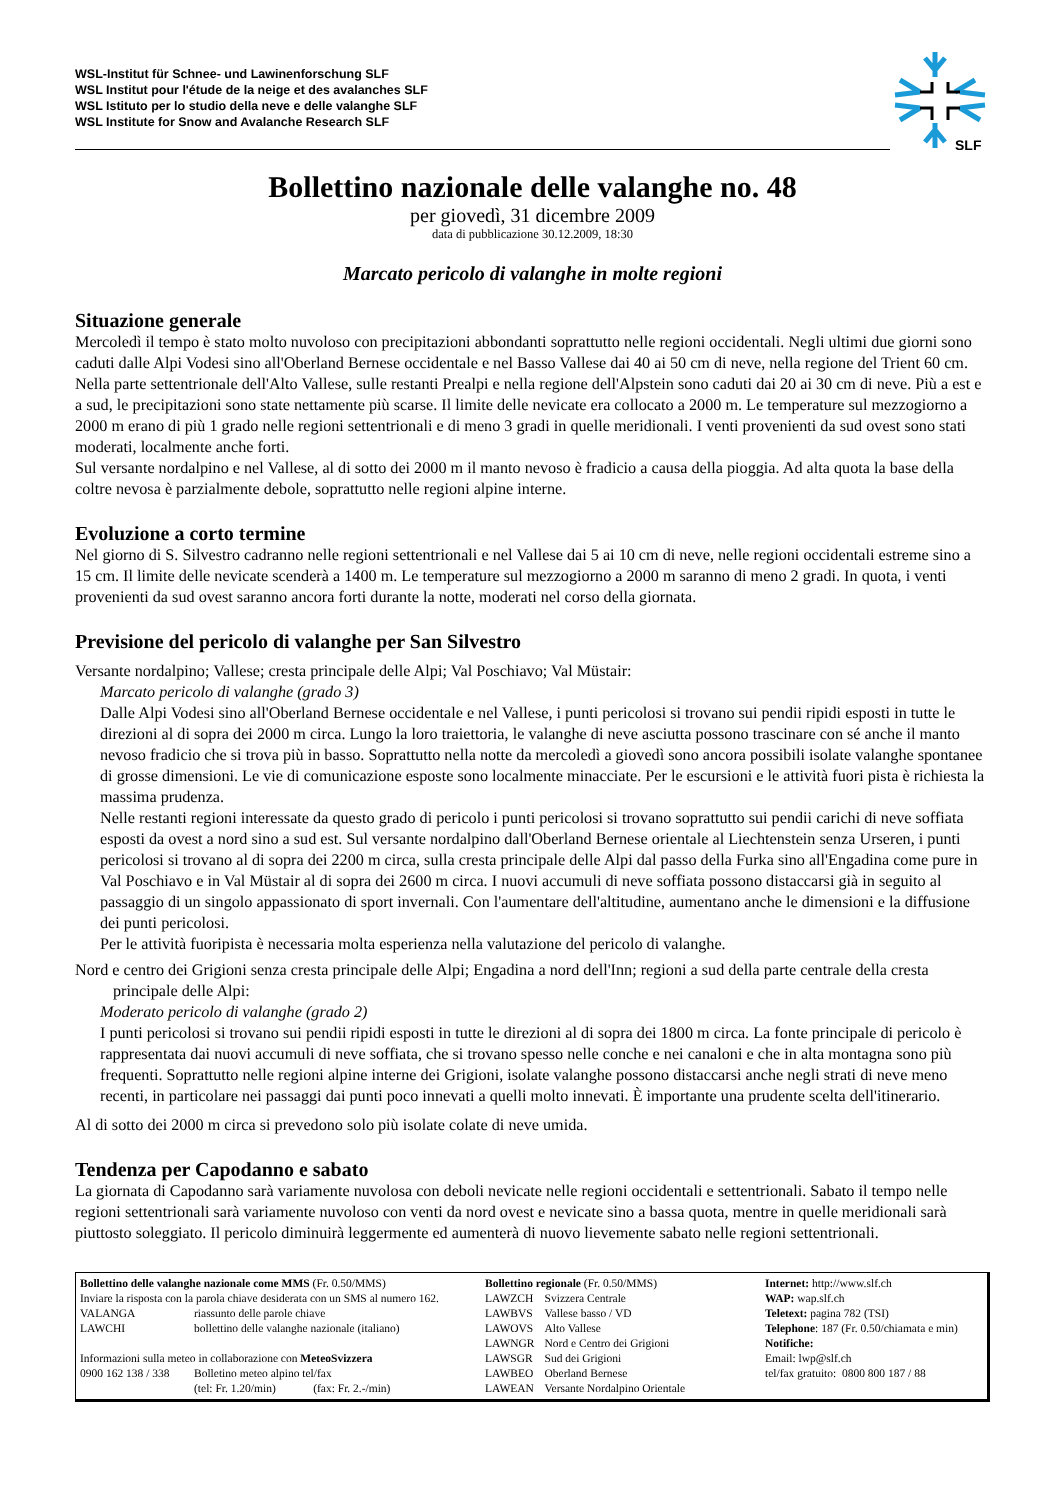WSL-Institut für Schnee- und Lawinenforschung SLF
WSL Institut pour l'étude de la neige et des avalanches SLF
WSL Istituto per lo studio della neve e delle valanghe SLF
WSL Institute for Snow and Avalanche Research SLF
SLF
Bollettino nazionale delle valanghe no. 48
per giovedì, 31 dicembre 2009
data di pubblicazione 30.12.2009, 18:30
Marcato pericolo di valanghe in molte regioni
Situazione generale
Mercoledì il tempo è stato molto nuvoloso con precipitazioni abbondanti soprattutto nelle regioni occidentali. Negli ultimi due giorni sono caduti dalle Alpi Vodesi sino all'Oberland Bernese occidentale e nel Basso Vallese dai 40 ai 50 cm di neve, nella regione del Trient 60 cm. Nella parte settentrionale dell'Alto Vallese, sulle restanti Prealpi e nella regione dell'Alpstein sono caduti dai 20 ai 30 cm di neve. Più a est e a sud, le precipitazioni sono state nettamente più scarse. Il limite delle nevicate era collocato a 2000 m. Le temperature sul mezzogiorno a 2000 m erano di più 1 grado nelle regioni settentrionali e di meno 3 gradi in quelle meridionali. I venti provenienti da sud ovest sono stati moderati, localmente anche forti.
Sul versante nordalpino e nel Vallese, al di sotto dei 2000 m il manto nevoso è fradicio a causa della pioggia. Ad alta quota la base della coltre nevosa è parzialmente debole, soprattutto nelle regioni alpine interne.
Evoluzione a corto termine
Nel giorno di S. Silvestro cadranno nelle regioni settentrionali e nel Vallese dai 5 ai 10 cm di neve, nelle regioni occidentali estreme sino a 15 cm. Il limite delle nevicate scenderà a 1400 m. Le temperature sul mezzogiorno a 2000 m saranno di meno 2 gradi. In quota, i venti provenienti da sud ovest saranno ancora forti durante la notte, moderati nel corso della giornata.
Previsione del pericolo di valanghe per San Silvestro
Versante nordalpino; Vallese; cresta principale delle Alpi; Val Poschiavo; Val Müstair:
Marcato pericolo di valanghe (grado 3)
Dalle Alpi Vodesi sino all'Oberland Bernese occidentale e nel Vallese, i punti pericolosi si trovano sui pendii ripidi esposti in tutte le direzioni al di sopra dei 2000 m circa. Lungo la loro traiettoria, le valanghe di neve asciutta possono trascinare con sé anche il manto nevoso fradicio che si trova più in basso. Soprattutto nella notte da mercoledì a giovedì sono ancora possibili isolate valanghe spontanee di grosse dimensioni. Le vie di comunicazione esposte sono localmente minacciate. Per le escursioni e le attività fuori pista è richiesta la massima prudenza.
Nelle restanti regioni interessate da questo grado di pericolo i punti pericolosi si trovano soprattutto sui pendii carichi di neve soffiata esposti da ovest a nord sino a sud est. Sul versante nordalpino dall'Oberland Bernese orientale al Liechtenstein senza Urseren, i punti pericolosi si trovano al di sopra dei 2200 m circa, sulla cresta principale delle Alpi dal passo della Furka sino all'Engadina come pure in Val Poschiavo e in Val Müstair al di sopra dei 2600 m circa. I nuovi accumuli di neve soffiata possono distaccarsi già in seguito al passaggio di un singolo appassionato di sport invernali. Con l'aumentare dell'altitudine, aumentano anche le dimensioni e la diffusione dei punti pericolosi.
Per le attività fuoripista è necessaria molta esperienza nella valutazione del pericolo di valanghe.
Nord e centro dei Grigioni senza cresta principale delle Alpi; Engadina a nord dell'Inn; regioni a sud della parte centrale della cresta principale delle Alpi:
Moderato pericolo di valanghe (grado 2)
I punti pericolosi si trovano sui pendii ripidi esposti in tutte le direzioni al di sopra dei 1800 m circa. La fonte principale di pericolo è rappresentata dai nuovi accumuli di neve soffiata, che si trovano spesso nelle conche e nei canaloni e che in alta montagna sono più frequenti. Soprattutto nelle regioni alpine interne dei Grigioni, isolate valanghe possono distaccarsi anche negli strati di neve meno recenti, in particolare nei passaggi dai punti poco innevati a quelli molto innevati. È importante una prudente scelta dell'itinerario.
Al di sotto dei 2000 m circa si prevedono solo più isolate colate di neve umida.
Tendenza per Capodanno e sabato
La giornata di Capodanno sarà variamente nuvolosa con deboli nevicate nelle regioni occidentali e settentrionali. Sabato il tempo nelle regioni settentrionali sarà variamente nuvoloso con venti da nord ovest e nevicate sino a bassa quota, mentre in quelle meridionali sarà piuttosto soleggiato. Il pericolo diminuirà leggermente ed aumenterà di nuovo lievemente sabato nelle regioni settentrionali.
Bollettino delle valanghe nazionale come MMS (Fr. 0.50/MMS)
Inviare la risposta con la parola chiave desiderata con un SMS al numero 162.
| VALANGA | riassunto delle parole chiave |
| LAWCHI | bollettino delle valanghe nazionale (italiano) |
Informazioni sulla meteo in collaborazione con MeteoSvizzera
| 0900 162 138 / 338 | Bolletino meteo alpino tel/fax (tel: Fr. 1.20/min) (fax: Fr. 2.-/min) |
Bollettino regionale (Fr. 0.50/MMS)
| LAWZCH | Svizzera Centrale |
| LAWBVS | Vallese basso / VD |
| LAWOVS | Alto Vallese |
| LAWNGR | Nord e Centro dei Grigioni |
| LAWSGR | Sud dei Grigioni |
| LAWBEO | Oberland Bernese |
| LAWEAN | Versante Nordalpino Orientale |
Internet: http://www.slf.ch
WAP: wap.slf.ch
Teletext: pagina 782 (TSI)
Telephone: 187 (Fr. 0.50/chiamata e min)
Notifiche:
Email: lwp@slf.ch
tel/fax gratuito: 0800 800 187 / 88